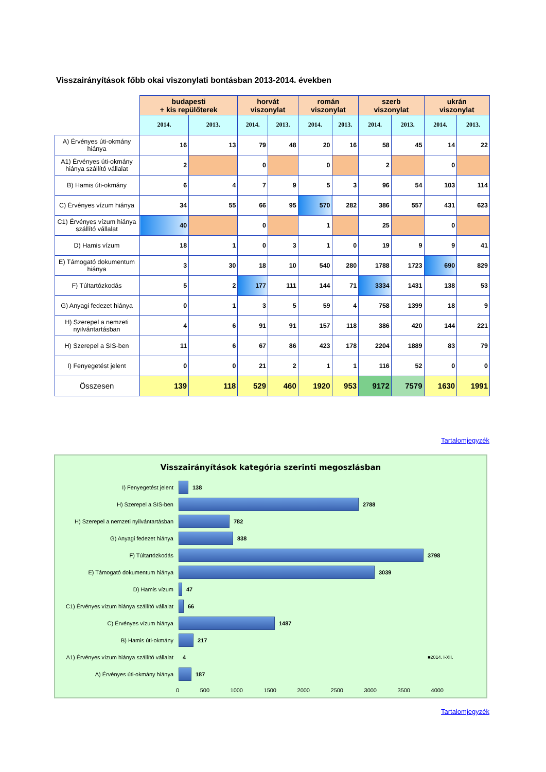Visszairányítások főbb okai viszonylati bontásban 2013-2014. években
| | budapesti + kis repülőterek | | horvát viszonylat | | román viszonylat | | szerb viszonylat | | ukrán viszonylat | |
| --- | --- | --- | --- | --- | --- | --- | --- | --- | --- | --- |
| | 2014. | 2013. | 2014. | 2013. | 2014. | 2013. | 2014. | 2013. | 2014. | 2013. |
| A) Érvényes úti-okmány hiánya | 16 | 13 | 79 | 48 | 20 | 16 | 58 | 45 | 14 | 22 |
| A1) Érvényes úti-okmány hiánya szállító vállalat | 2 | | 0 | | 0 | | 2 | | 0 | |
| B) Hamis úti-okmány | 6 | 4 | 7 | 9 | 5 | 3 | 96 | 54 | 103 | 114 |
| C) Érvényes vízum hiánya | 34 | 55 | 66 | 95 | 570 | 282 | 386 | 557 | 431 | 623 |
| C1) Érvényes vízum hiánya szállító vállalat | 40 | | 0 | | 1 | | 25 | | 0 | |
| D) Hamis vízum | 18 | 1 | 0 | 3 | 1 | 0 | 19 | 9 | 9 | 41 |
| E) Támogató dokumentum hiánya | 3 | 30 | 18 | 10 | 540 | 280 | 1788 | 1723 | 690 | 829 |
| F) Túltartózkodás | 5 | 2 | 177 | 111 | 144 | 71 | 3334 | 1431 | 138 | 53 |
| G) Anyagi fedezet hiánya | 0 | 1 | 3 | 5 | 59 | 4 | 758 | 1399 | 18 | 9 |
| H) Szerepel a nemzeti nyilvántartásban | 4 | 6 | 91 | 91 | 157 | 118 | 386 | 420 | 144 | 221 |
| H) Szerepel a SIS-ben | 11 | 6 | 67 | 86 | 423 | 178 | 2204 | 1889 | 83 | 79 |
| I) Fenyegetést jelent | 0 | 0 | 21 | 2 | 1 | 1 | 116 | 52 | 0 | 0 |
| Összesen | 139 | 118 | 529 | 460 | 1920 | 953 | 9172 | 7579 | 1630 | 1991 |
Tartalomjegyzék
Visszairányítások kategória szerinti megoszlásban
I) Fenyegetést jelent 138
H) Szerepel a SIS-ben 2788
H) Szerepel a nemzeti nyilvántartásban 782
G) Anyagi fedezet hiánya 838
F) Túltartózkodás 3798
E) Támogató dokumentum hiánya 3039
D) Hamis vízum 47
C1) Érvényes vízum hiánya szállító vállalat 66
C) Érvényes vízum hiánya 1487
B) Hamis úti-okmány 217
A1) Érvényes vízum hiánya szállító vállalat 4 ■2014. I-XII.
A) Érvényes úti-okmány hiánya 187
0 500 1000 1500 2000 2500 3000 3500 4000
Tartalomjegyzék